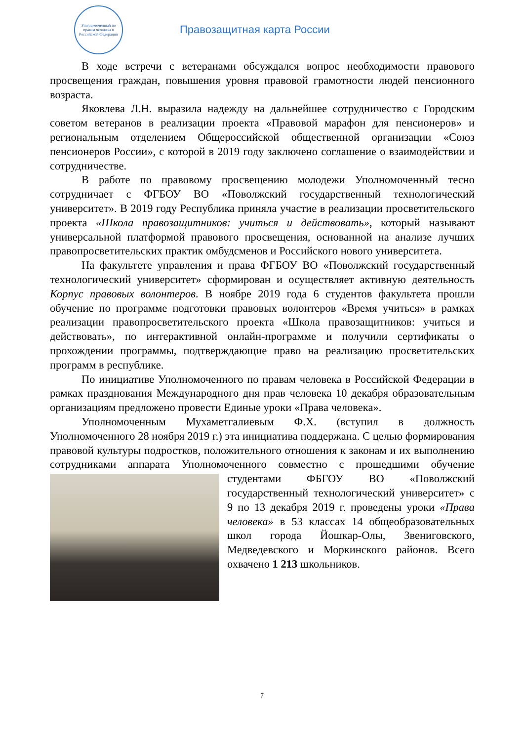Уполномоченный по правам человека в Российской Федерации
Правозащитная карта России
В ходе встречи с ветеранами обсуждался вопрос необходимости правового просвещения граждан, повышения уровня правовой грамотности людей пенсионного возраста.
Яковлева Л.Н. выразила надежду на дальнейшее сотрудничество с Городским советом ветеранов в реализации проекта «Правовой марафон для пенсионеров» и региональным отделением Общероссийской общественной организации «Союз пенсионеров России», с которой в 2019 году заключено соглашение о взаимодействии и сотрудничестве.
В работе по правовому просвещению молодежи Уполномоченный тесно сотрудничает с ФГБОУ ВО «Поволжский государственный технологический университет». В 2019 году Республика приняла участие в реализации просветительского проекта «Школа правозащитников: учиться и действовать», который называют универсальной платформой правового просвещения, основанной на анализе лучших правопросветительских практик омбудсменов и Российского нового университета.
На факультете управления и права ФГБОУ ВО «Поволжский государственный технологический университет» сформирован и осуществляет активную деятельность Корпус правовых волонтеров. В ноябре 2019 года 6 студентов факультета прошли обучение по программе подготовки правовых волонтеров «Время учиться» в рамках реализации правопросветительского проекта «Школа правозащитников: учиться и действовать», по интерактивной онлайн-программе и получили сертификаты о прохождении программы, подтверждающие право на реализацию просветительских программ в республике.
По инициативе Уполномоченного по правам человека в Российской Федерации в рамках празднования Международного дня прав человека 10 декабря образовательным организациям предложено провести Единые уроки «Права человека».
Уполномоченным Мухаметгалиевым Ф.Х. (вступил в должность Уполномоченного 28 ноября 2019 г.) эта инициатива поддержана. С целью формирования правовой культуры подростков, положительного отношения к законам и их выполнению сотрудниками аппарата Уполномоченного совместно с прошедшими обучение студентами ФБГОУ ВО «Поволжский государственный технологический университет» с 9 по 13 декабря 2019 г. проведены уроки «Права человека» в 53 классах 14 общеобразовательных школ города Йошкар-Олы, Звениговского, Медведевского и Моркинского районов. Всего охвачено 1 213 школьников.
7